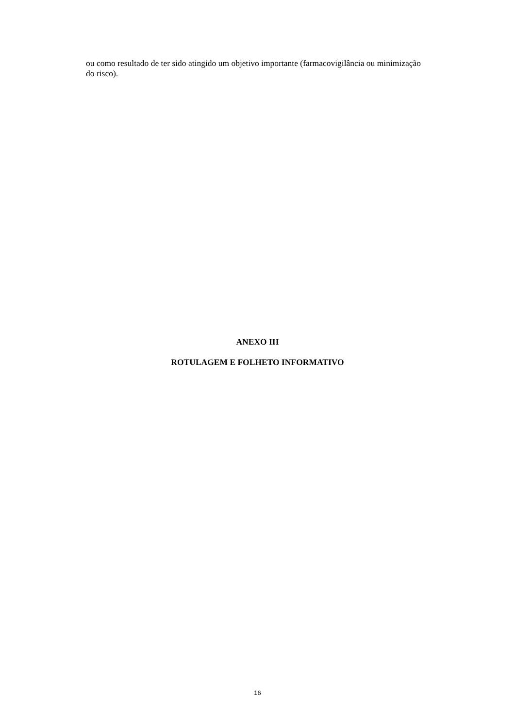ou como resultado de ter sido atingido um objetivo importante (farmacovigilância ou minimização do risco).
ANEXO III
ROTULAGEM E FOLHETO INFORMATIVO
16